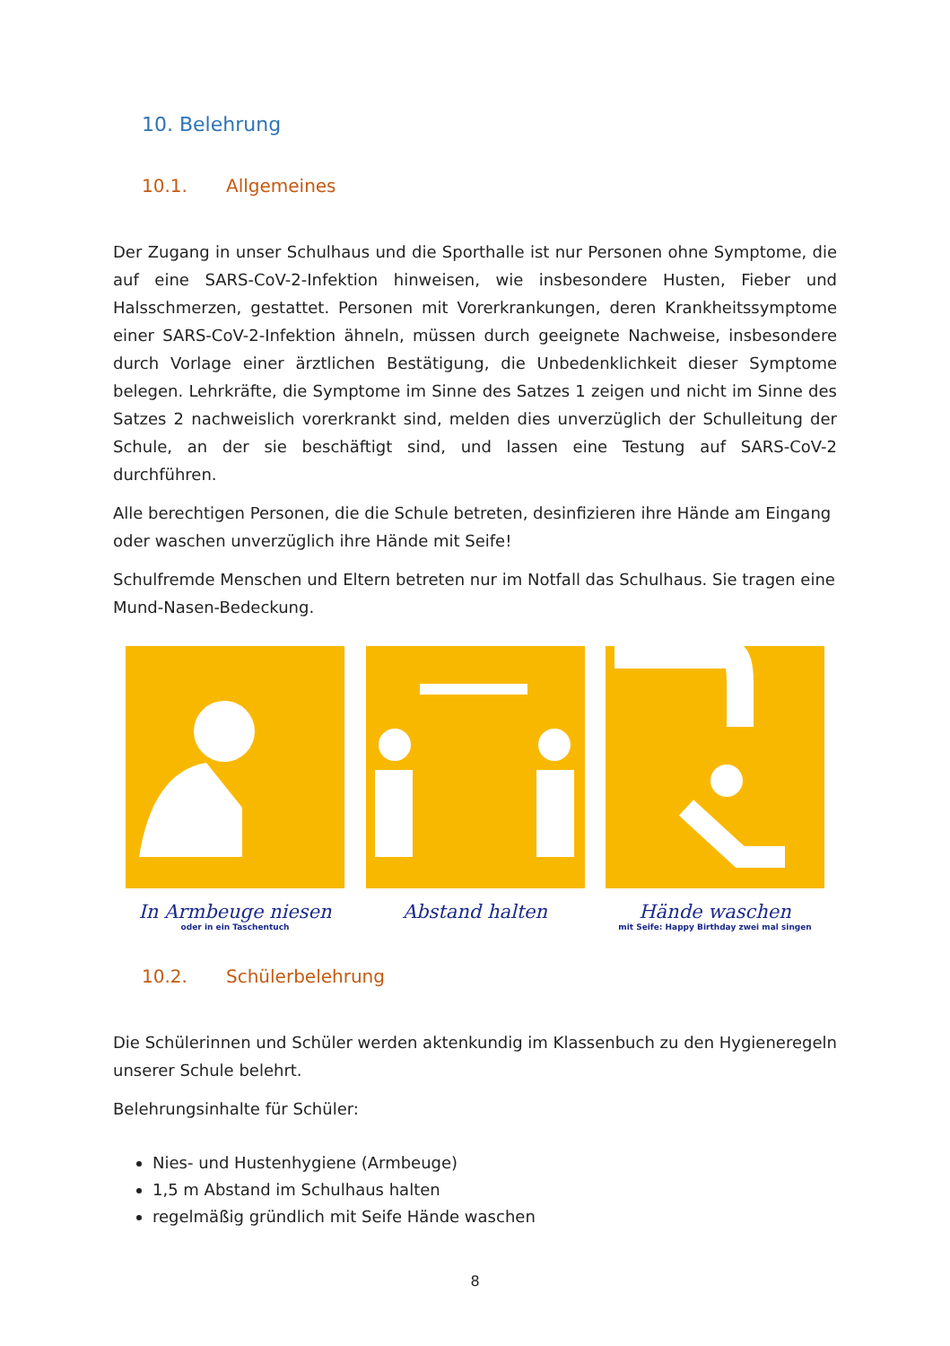10. Belehrung
10.1. Allgemeines
Der Zugang in unser Schulhaus und die Sporthalle ist nur Personen ohne Symptome, die auf eine SARS-CoV-2-Infektion hinweisen, wie insbesondere Husten, Fieber und Halsschmerzen, gestattet. Personen mit Vorerkrankungen, deren Krankheitssymptome einer SARS-CoV-2-Infektion ähneln, müssen durch geeignete Nachweise, insbesondere durch Vorlage einer ärztlichen Bestätigung, die Unbedenklichkeit dieser Symptome belegen. Lehrkräfte, die Symptome im Sinne des Satzes 1 zeigen und nicht im Sinne des Satzes 2 nachweislich vorerkrankt sind, melden dies unverzüglich der Schulleitung der Schule, an der sie beschäftigt sind, und lassen eine Testung auf SARS-CoV-2 durchführen.
Alle berechtigen Personen, die die Schule betreten, desinfizieren ihre Hände am Eingang oder waschen unverzüglich ihre Hände mit Seife!
Schulfremde Menschen und Eltern betreten nur im Notfall das Schulhaus. Sie tragen eine Mund-Nasen-Bedeckung.
In Armbeuge niesen
oder in ein Taschentuch
Abstand halten Hände waschen
mit Seife: Happy Birthday zwei mal singen
10.2. Schülerbelehrung
Die Schülerinnen und Schüler werden aktenkundig im Klassenbuch zu den Hygieneregeln unserer Schule belehrt.
Belehrungsinhalte für Schüler:
Nies- und Hustenhygiene (Armbeuge)
1,5 m Abstand im Schulhaus halten
regelmäßig gründlich mit Seife Hände waschen
8